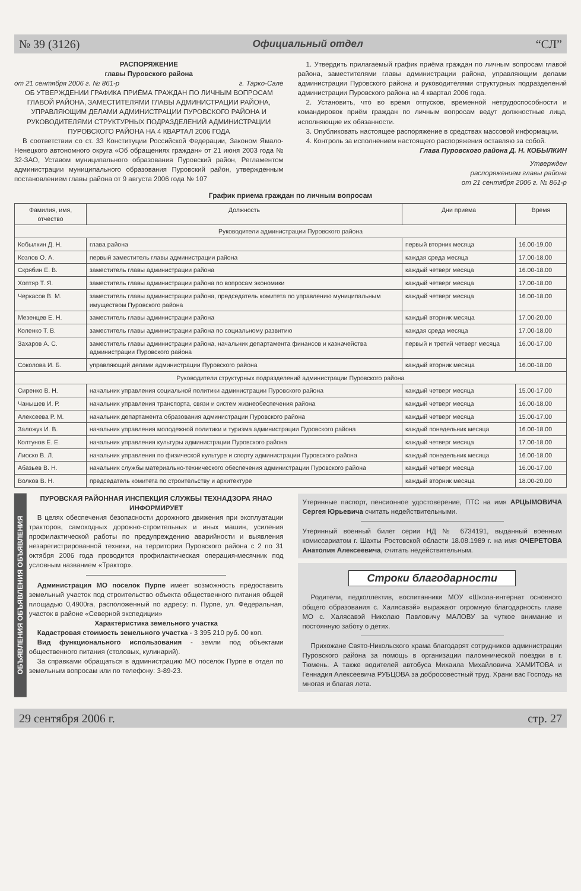№ 39 (3126) Официальный отдел “СЛ”
РАСПОРЯЖЕНИЕ
главы Пуровского района
от 21 сентября 2006 г. № 861-р г. Тарко-Сале
ОБ УТВЕРЖДЕНИИ ГРАФИКА ПРИЁМА ГРАЖДАН ПО ЛИЧНЫМ ВОПРОСАМ ГЛАВОЙ РАЙОНА, ЗАМЕСТИТЕЛЯМИ ГЛАВЫ АДМИНИСТРАЦИИ РАЙОНА, УПРАВЛЯЮЩИМ ДЕЛАМИ АДМИНИСТРАЦИИ ПУРОВСКОГО РАЙОНА И РУКОВОДИТЕЛЯМИ СТРУКТУРНЫХ ПОДРАЗДЕЛЕНИЙ АДМИНИСТРАЦИИ ПУРОВСКОГО РАЙОНА НА 4 КВАРТАЛ 2006 ГОДА
В соответствии со ст. 33 Конституции Российской Федерации, Законом Ямало-Ненецкого автономного округа «Об обращениях граждан» от 21 июня 2003 года № 32-ЗАО, Уставом муниципального образования Пуровский район, Регламентом администрации муниципального образования Пуровский район, утвержденным постановлением главы района от 9 августа 2006 года № 107
1. Утвердить прилагаемый график приёма граждан по личным вопросам главой района, заместителями главы администрации района, управляющим делами администрации Пуровского района и руководителями структурных подразделений администрации Пуровского района на 4 квартал 2006 года.
2. Установить, что во время отпусков, временной нетрудоспособности и командировок приём граждан по личным вопросам ведут должностные лица, исполняющие их обязанности.
3. Опубликовать настоящее распоряжение в средствах массовой информации.
4. Контроль за исполнением настоящего распоряжения оставляю за собой.
Глава Пуровского района Д. Н. КОБЫЛКИН
Утвержден
распоряжением главы района
от 21 сентября 2006 г. № 861-р
График приема граждан по личным вопросам
| Фамилия, имя, отчество | Должность | Дни приема | Время |
| --- | --- | --- | --- |
| Руководители администрации Пуровского района | | | |
| Кобылкин Д. Н. | глава района | первый вторник месяца | 16.00-19.00 |
| Козлов О. А. | первый заместитель главы администрации района | каждая среда месяца | 17.00-18.00 |
| Скрябин Е. В. | заместитель главы администрации района | каждый четверг месяца | 16.00-18.00 |
| Хоптяр Т. Я. | заместитель главы администрации района по вопросам экономики | каждый четверг месяца | 17.00-18.00 |
| Черкасов В. М. | заместитель главы администрации района, председатель комитета по управлению муниципальным имуществом Пуровского района | каждый четверг месяца | 16.00-18.00 |
| Мезенцев Е. Н. | заместитель главы администрации района | каждый вторник месяца | 17.00-20.00 |
| Коленко Т. В. | заместитель главы администрации района по социальному развитию | каждая среда месяца | 17.00-18.00 |
| Захаров А. С. | заместитель главы администрации района, начальник департамента финансов и казначейства администрации Пуровского района | первый и третий четверг месяца | 16.00-17.00 |
| Соколова И. Б. | управляющий делами администрации Пуровского района | каждый вторник месяца | 16.00-18.00 |
| Руководители структурных подразделений администрации Пуровского района | | | |
| Сиренко В. Н. | начальник управления социальной политики администрации Пуровского района | каждый четверг месяца | 15.00-17.00 |
| Чанышев И. Р. | начальник управления транспорта, связи и систем жизнеобеспечения района | каждый четверг месяца | 16.00-18.00 |
| Алексеева Р. М. | начальник департамента образования администрации Пуровского района | каждый четверг месяца | 15.00-17.00 |
| Заложук И. В. | начальник управления молодежной политики и туризма администрации Пуровского района | каждый понедельник месяца | 16.00-18.00 |
| Колтунов Е. Е. | начальник управления культуры администрации Пуровского района | каждый четверг месяца | 17.00-18.00 |
| Лиоско В. Л. | начальник управления по физической культуре и спорту администрации Пуровского района | каждый понедельник месяца | 16.00-18.00 |
| Абазьев В. Н. | начальник службы материально-технического обеспечения администрации Пуровского района | каждый четверг месяца | 16.00-17.00 |
| Волков В. Н. | председатель комитета по строительству и архитектуре | каждый вторник месяца | 18.00-20.00 |
ОБЪЯВЛЕНИЯ ОБЪЯВЛЕНИЯ ОБЪЯВЛЕНИЯ
ПУРОВСКАЯ РАЙОННАЯ ИНСПЕКЦИЯ СЛУЖБЫ ТЕХНАДЗОРА ЯНАО ИНФОРМИРУЕТ
В целях обеспечения безопасности дорожного движения при эксплуатации тракторов, самоходных дорожно-строительных и иных машин, усиления профилактической работы по предупреждению аварийности и выявления незарегистрированной техники, на территории Пуровского района с 2 по 31 октября 2006 года проводится профилактическая операция-месячник под условным названием «Трактор».
Администрация МО поселок Пурпе имеет возможность предоставить земельный участок под строительство объекта общественного питания общей площадью 0,4900га, расположенный по адресу: п. Пурпе, ул. Федеральная, участок в районе «Северной экспедиции»
Характеристика земельного участка
Кадастровая стоимость земельного участка - 3 395 210 руб. 00 коп.
Вид функционального использования - земли под объектами общественного питания (столовых, кулинарий).
За справками обращаться в администрацию МО поселок Пурпе в отдел по земельным вопросам или по телефону: 3-89-23.
Утерянные паспорт, пенсионное удостоверение, ПТС на имя АРЦЫМОВИЧА Сергея Юрьевича считать недействительными.
Утерянный военный билет серии НД № 6734191, выданный военным комиссариатом г. Шахты Ростовской области 18.08.1989 г. на имя ОЧЕРЕТОВА Анатолия Алексеевича, считать недействительным.
Строки благодарности
Родители, педколлектив, воспитанники МОУ «Школа-интернат основного общего образования с. Халясавэй» выражают огромную благодарность главе МО с. Халясавэй Николаю Павловичу МАЛОВУ за чуткое внимание и постоянную заботу о детях.
Прихожане Свято-Никольского храма благодарят сотрудников администрации Пуровского района за помощь в организации паломнической поездки в г. Тюмень. А также водителей автобуса Михаила Михайловича ХАМИТОВА и Геннадия Алексеевича РУБЦОВА за добросовестный труд. Храни вас Господь на многая и благая лета.
29 сентября 2006 г. стр. 27